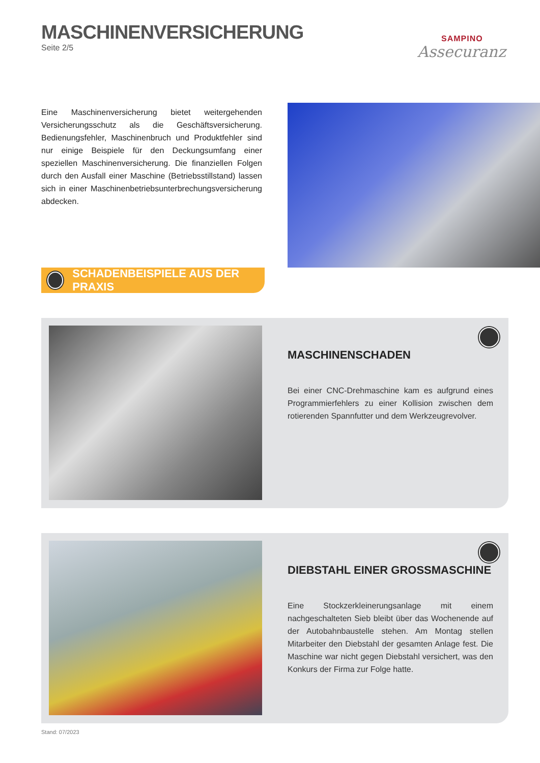MASCHINENVERSICHERUNG
Seite 2/5
SAMPINO
Assecuranz
Eine Maschinenversicherung bietet weitergehenden Versicherungsschutz als die Geschäftsversicherung. Bedienungsfehler, Maschinenbruch und Produktfehler sind nur einige Beispiele für den Deckungsumfang einer speziellen Maschinenversicherung. Die finanziellen Folgen durch den Ausfall einer Maschine (Betriebsstillstand) lassen sich in einer Maschinenbetriebsunterbrechungsversicherung abdecken.
SCHADENBEISPIELE AUS DER PRAXIS
MASCHINENSCHADEN
Bei einer CNC-Drehmaschine kam es aufgrund eines Programmierfehlers zu einer Kollision zwischen dem rotierenden Spannfutter und dem Werkzeugrevolver.
DIEBSTAHL EINER GROSSMASCHINE
Eine Stockzerkleinerungsanlage mit einem nachgeschalteten Sieb bleibt über das Wochenende auf der Autobahnbaustelle stehen. Am Montag stellen Mitarbeiter den Diebstahl der gesamten Anlage fest. Die Maschine war nicht gegen Diebstahl versichert, was den Konkurs der Firma zur Folge hatte.
Stand: 07/2023